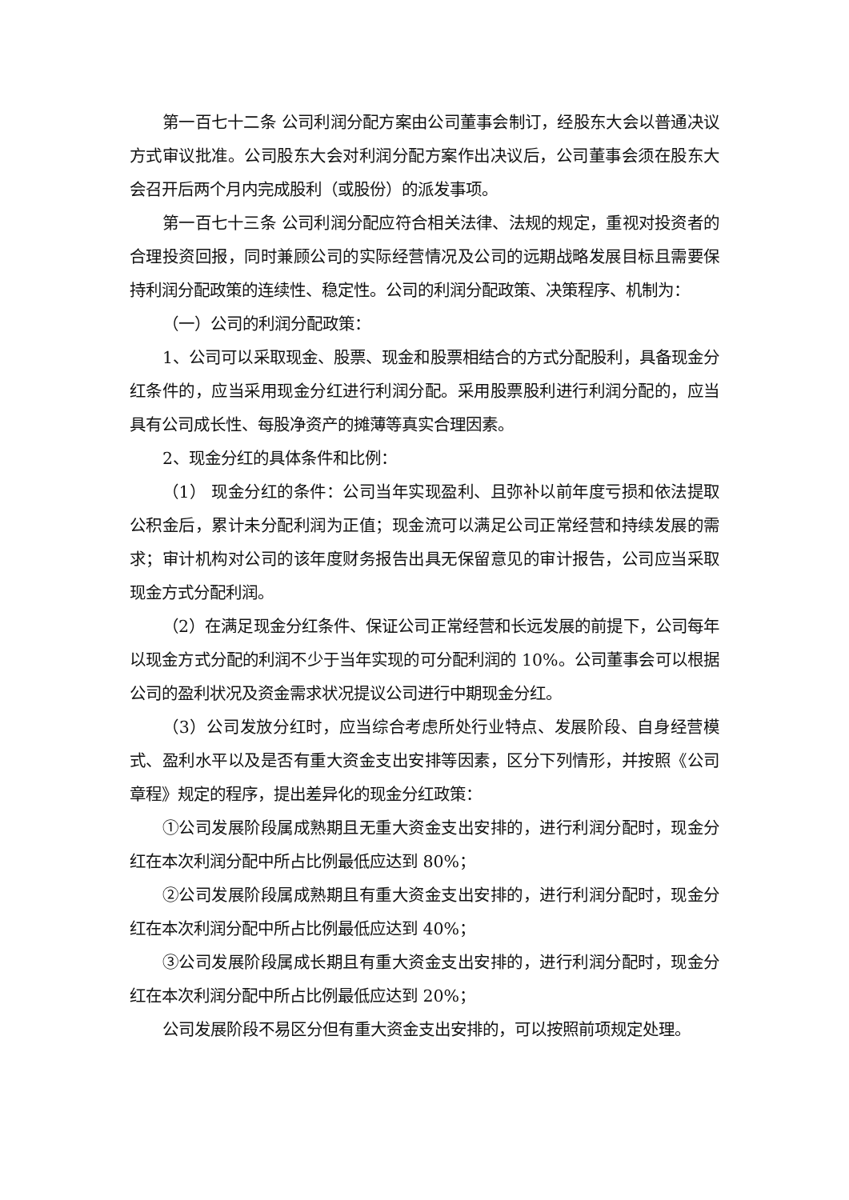第一百七十二条 公司利润分配方案由公司董事会制订，经股东大会以普通决议方式审议批准。公司股东大会对利润分配方案作出决议后，公司董事会须在股东大会召开后两个月内完成股利（或股份）的派发事项。
第一百七十三条 公司利润分配应符合相关法律、法规的规定，重视对投资者的合理投资回报，同时兼顾公司的实际经营情况及公司的远期战略发展目标且需要保持利润分配政策的连续性、稳定性。公司的利润分配政策、决策程序、机制为：
（一）公司的利润分配政策：
1、公司可以采取现金、股票、现金和股票相结合的方式分配股利，具备现金分红条件的，应当采用现金分红进行利润分配。采用股票股利进行利润分配的，应当具有公司成长性、每股净资产的摊薄等真实合理因素。
2、现金分红的具体条件和比例：
（1） 现金分红的条件：公司当年实现盈利、且弥补以前年度亏损和依法提取公积金后，累计未分配利润为正值；现金流可以满足公司正常经营和持续发展的需求；审计机构对公司的该年度财务报告出具无保留意见的审计报告，公司应当采取现金方式分配利润。
（2）在满足现金分红条件、保证公司正常经营和长远发展的前提下，公司每年以现金方式分配的利润不少于当年实现的可分配利润的 10%。公司董事会可以根据公司的盈利状况及资金需求状况提议公司进行中期现金分红。
（3）公司发放分红时，应当综合考虑所处行业特点、发展阶段、自身经营模式、盈利水平以及是否有重大资金支出安排等因素，区分下列情形，并按照《公司章程》规定的程序，提出差异化的现金分红政策：
①公司发展阶段属成熟期且无重大资金支出安排的，进行利润分配时，现金分红在本次利润分配中所占比例最低应达到 80%；
②公司发展阶段属成熟期且有重大资金支出安排的，进行利润分配时，现金分红在本次利润分配中所占比例最低应达到 40%；
③公司发展阶段属成长期且有重大资金支出安排的，进行利润分配时，现金分红在本次利润分配中所占比例最低应达到 20%；
公司发展阶段不易区分但有重大资金支出安排的，可以按照前项规定处理。